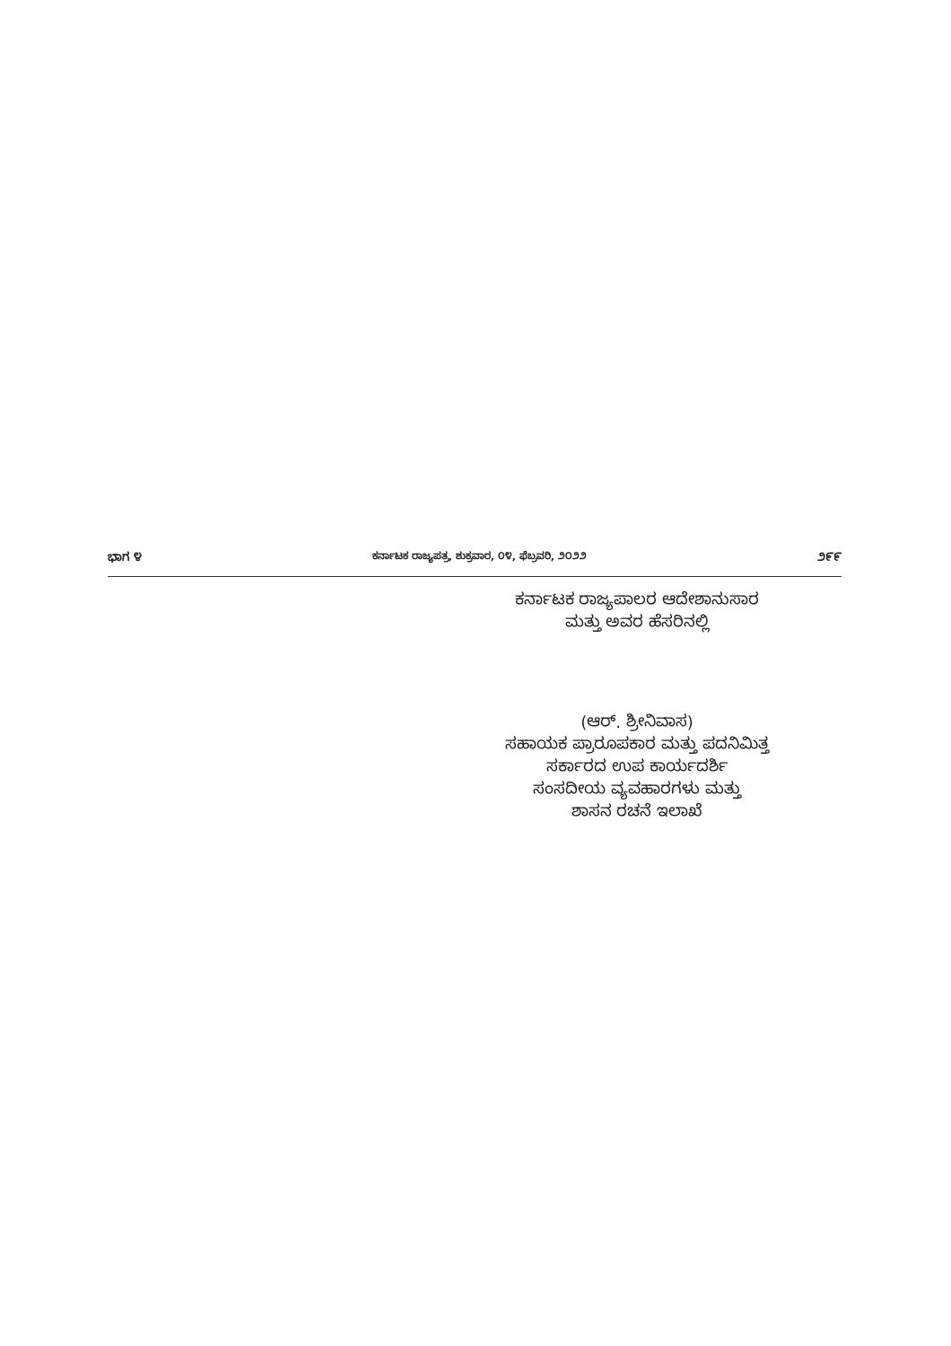ಭಾಗ ೪ ಕರ್ನಾಟಕ ರಾಜ್ಯಪತ್ರ, ಶುಕ್ರವಾರ, ೦೪, ಫೆಬ್ರವರಿ, ೨೦೨೨ ೨೯೯
ಕರ್ನಾಟಕ ರಾಜ್ಯಪಾಲರ ಆದೇಶಾನುಸಾರ
ಮತ್ತು ಅವರ ಹೆಸರಿನಲ್ಲಿ
(ಆರ್. ಶ್ರೀನಿವಾಸ)
ಸಹಾಯಕ ಪ್ರಾರೂಪಕಾರ ಮತ್ತು ಪದನಿಮಿತ್ತ
ಸರ್ಕಾರದ ಉಪ ಕಾರ್ಯದರ್ಶಿ
ಸಂಸದೀಯ ವ್ಯವಹಾರಗಳು ಮತ್ತು
ಶಾಸನ ರಚನೆ ಇಲಾಖೆ